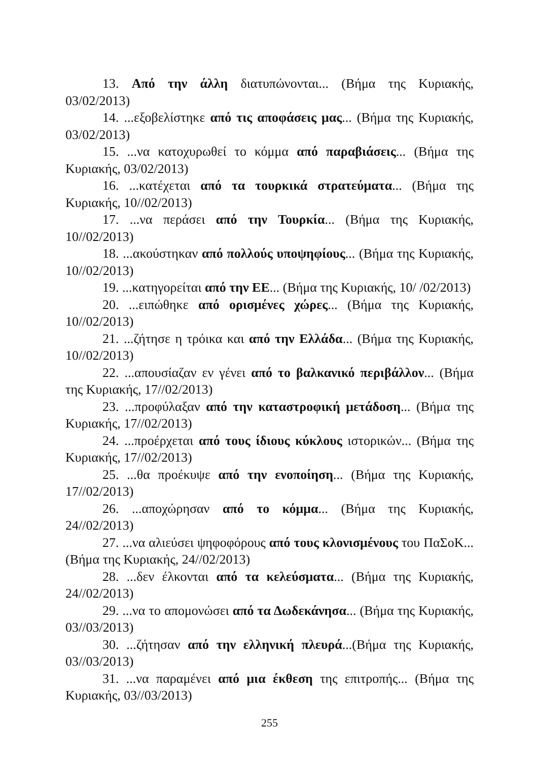13. Από την άλλη διατυπώνονται... (Βήμα της Κυριακής, 03/02/2013)
14. ...εξοβελίστηκε από τις αποφάσεις μας... (Βήμα της Κυριακής, 03/02/2013)
15. ...να κατοχυρωθεί το κόμμα από παραβιάσεις... (Βήμα της Κυριακής, 03/02/2013)
16. ...κατέχεται από τα τουρκικά στρατεύματα... (Βήμα της Κυριακής, 10//02/2013)
17. ...να περάσει από την Τουρκία... (Βήμα της Κυριακής, 10//02/2013)
18. ...ακούστηκαν από πολλούς υποψηφίους... (Βήμα της Κυριακής, 10//02/2013)
19. ...κατηγορείται από την ΕΕ... (Βήμα της Κυριακής, 10/ /02/2013)
20. ...ειπώθηκε από ορισμένες χώρες... (Βήμα της Κυριακής, 10//02/2013)
21. ...ζήτησε η τρόικα και από την Ελλάδα... (Βήμα της Κυριακής, 10//02/2013)
22. ...απουσίαζαν εν γένει από το βαλκανικό περιβάλλον... (Βήμα της Κυριακής, 17//02/2013)
23. ...προφύλαξαν από την καταστροφική μετάδοση... (Βήμα της Κυριακής, 17//02/2013)
24. ...προέρχεται από τους ίδιους κύκλους ιστορικών... (Βήμα της Κυριακής, 17//02/2013)
25. ...θα προέκυψε από την ενοποίηση... (Βήμα της Κυριακής, 17//02/2013)
26. ...αποχώρησαν από το κόμμα... (Βήμα της Κυριακής, 24//02/2013)
27. ...να αλιεύσει ψηφοφόρους από τους κλονισμένους του ΠαΣοΚ... (Βήμα της Κυριακής, 24//02/2013)
28. ...δεν έλκονται από τα κελεύσματα... (Βήμα της Κυριακής, 24//02/2013)
29. ...να το απομονώσει από τα Δωδεκάνησα... (Βήμα της Κυριακής, 03//03/2013)
30. ...ζήτησαν από την ελληνική πλευρά...(Βήμα της Κυριακής, 03//03/2013)
31. ...να παραμένει από μια έκθεση της επιτροπής... (Βήμα της Κυριακής, 03//03/2013)
255